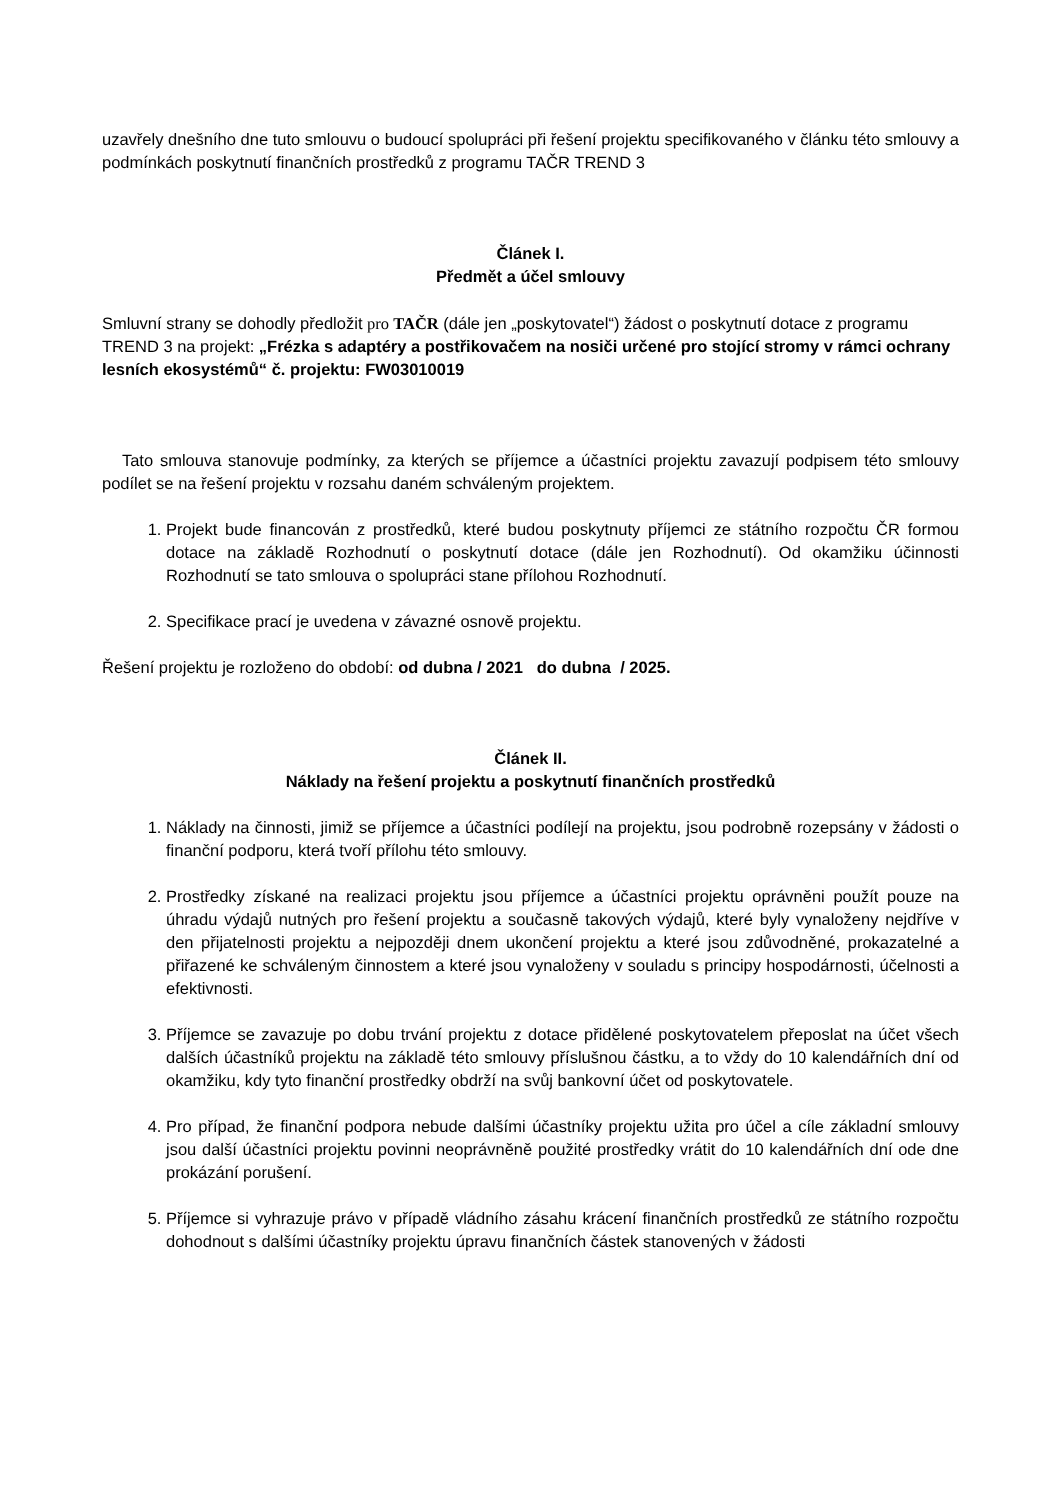uzavřely dnešního dne tuto smlouvu o budoucí spolupráci při řešení projektu specifikovaného v článku této smlouvy a podmínkách poskytnutí finančních prostředků z programu TAČR TREND 3
Článek I.
Předmět a účel smlouvy
Smluvní strany se dohodly předložit pro TAČR (dále jen „poskytovatel“) žádost o poskytnutí dotace z programu TREND 3 na projekt: „Frézka s adaptéry a postřikovačem na nosiči určené pro stojící stromy v rámci ochrany lesních ekosystémů“ č. projektu: FW03010019
Tato smlouva stanovuje podmínky, za kterých se příjemce a účastníci projektu zavazují podpisem této smlouvy podílet se na řešení projektu v rozsahu daném schváleným projektem.
1. Projekt bude financován z prostředků, které budou poskytnuty příjemci ze státního rozpočtu ČR formou dotace na základě Rozhodnutí o poskytnutí dotace (dále jen Rozhodnutí). Od okamžiku účinnosti Rozhodnutí se tato smlouva o spolupráci stane přílohou Rozhodnutí.
2. Specifikace prací je uvedena v závazné osnově projektu.
Řešení projektu je rozloženo do období: od dubna / 2021 do dubna / 2025.
Článek II.
Náklady na řešení projektu a poskytnutí finančních prostředků
1. Náklady na činnosti, jimiž se příjemce a účastníci podílejí na projektu, jsou podrobně rozepsány v žádosti o finanční podporu, která tvoří přílohu této smlouvy.
2. Prostředky získané na realizaci projektu jsou příjemce a účastníci projektu oprávněni použít pouze na úhradu výdajů nutných pro řešení projektu a současně takových výdajů, které byly vynaloženy nejdříve v den přijatelnosti projektu a nejpozději dnem ukončení projektu a které jsou zdůvodněné, prokazatelné a přiřazené ke schváleným činnostem a které jsou vynaloženy v souladu s principy hospodárnosti, účelnosti a efektivnosti.
3. Příjemce se zavazuje po dobu trvání projektu z dotace přidělené poskytovatelem přeposlat na účet všech dalších účastníků projektu na základě této smlouvy příslušnou částku, a to vždy do 10 kalendářních dní od okamžiku, kdy tyto finanční prostředky obdrží na svůj bankovní účet od poskytovatele.
4. Pro případ, že finanční podpora nebude dalšími účastníky projektu užita pro účel a cíle základní smlouvy jsou další účastníci projektu povinni neoprávněně použité prostředky vrátit do 10 kalendářních dní ode dne prokázání porušení.
5. Příjemce si vyhrazuje právo v případě vládního zásahu krácení finančních prostředků ze státního rozpočtu dohodnout s dalšími účastníky projektu úpravu finančních částek stanovených v žádosti